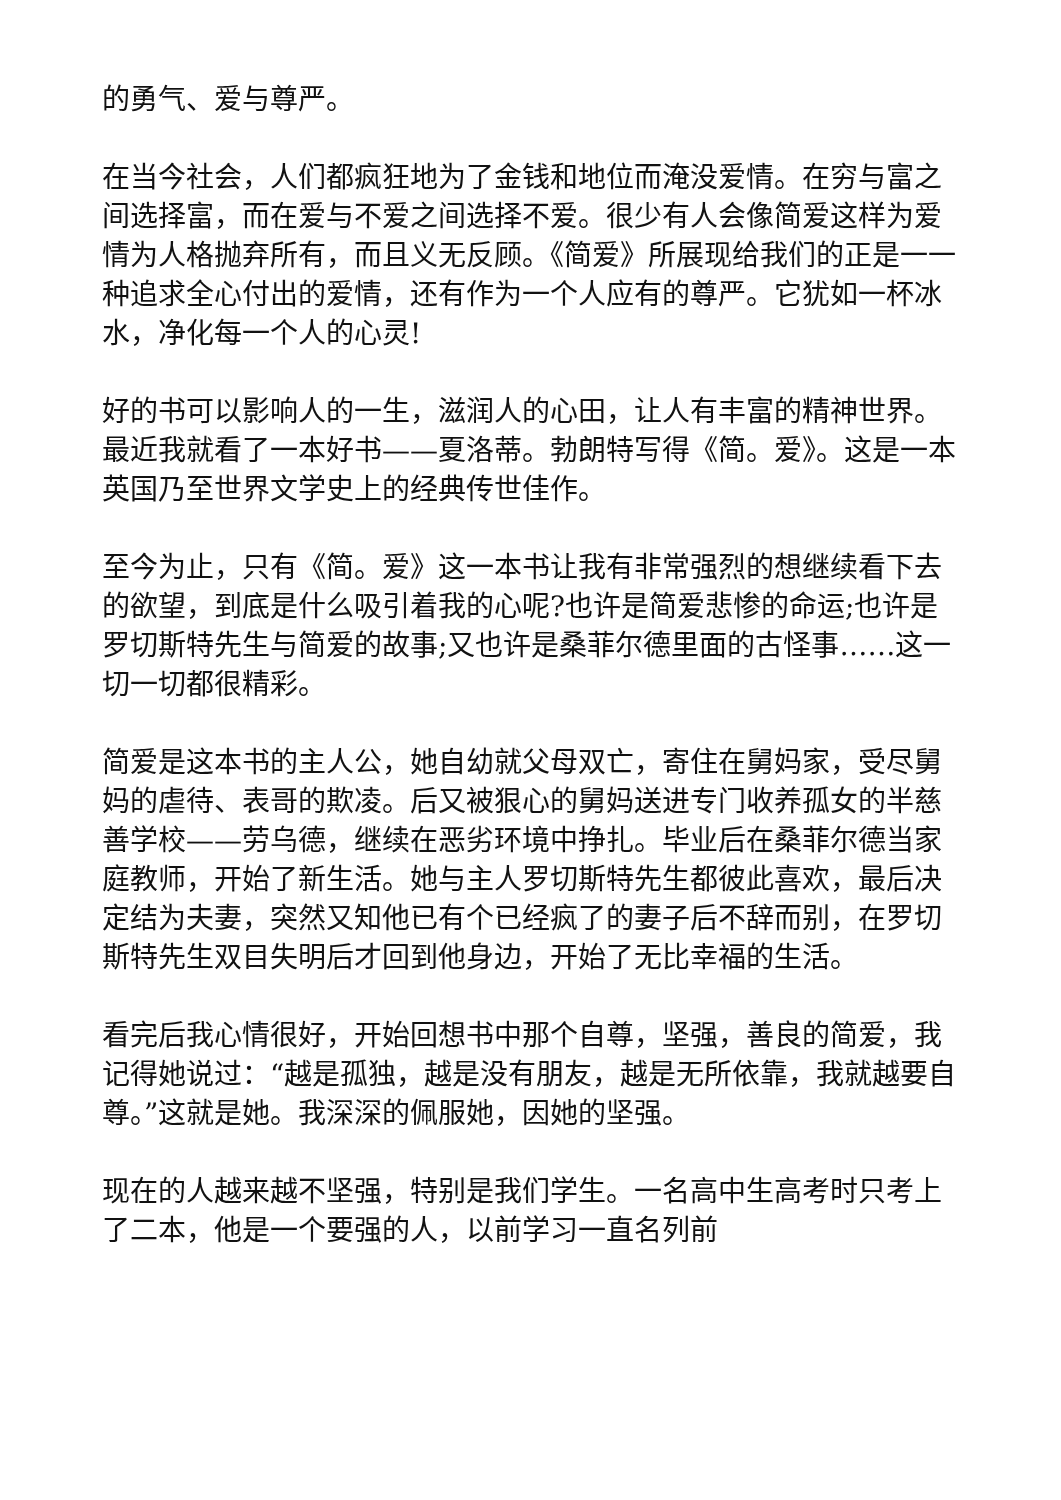的勇气、爱与尊严。
在当今社会，人们都疯狂地为了金钱和地位而淹没爱情。在穷与富之间选择富，而在爱与不爱之间选择不爱。很少有人会像简爱这样为爱情为人格抛弃所有，而且义无反顾。《简爱》所展现给我们的正是一一种追求全心付出的爱情，还有作为一个人应有的尊严。它犹如一杯冰水，净化每一个人的心灵!
好的书可以影响人的一生，滋润人的心田，让人有丰富的精神世界。最近我就看了一本好书——夏洛蒂。勃朗特写得《简。爱》。这是一本英国乃至世界文学史上的经典传世佳作。
至今为止，只有《简。爱》这一本书让我有非常强烈的想继续看下去的欲望，到底是什么吸引着我的心呢?也许是简爱悲惨的命运;也许是罗切斯特先生与简爱的故事;又也许是桑菲尔德里面的古怪事……这一切一切都很精彩。
简爱是这本书的主人公，她自幼就父母双亡，寄住在舅妈家，受尽舅妈的虐待、表哥的欺凌。后又被狠心的舅妈送进专门收养孤女的半慈善学校——劳乌德，继续在恶劣环境中挣扎。毕业后在桑菲尔德当家庭教师，开始了新生活。她与主人罗切斯特先生都彼此喜欢，最后决定结为夫妻，突然又知他已有个已经疯了的妻子后不辞而别，在罗切斯特先生双目失明后才回到他身边，开始了无比幸福的生活。
看完后我心情很好，开始回想书中那个自尊，坚强，善良的简爱，我记得她说过：“越是孤独，越是没有朋友，越是无所依靠，我就越要自尊。”这就是她。我深深的佩服她，因她的坚强。
现在的人越来越不坚强，特别是我们学生。一名高中生高考时只考上了二本，他是一个要强的人，以前学习一直名列前